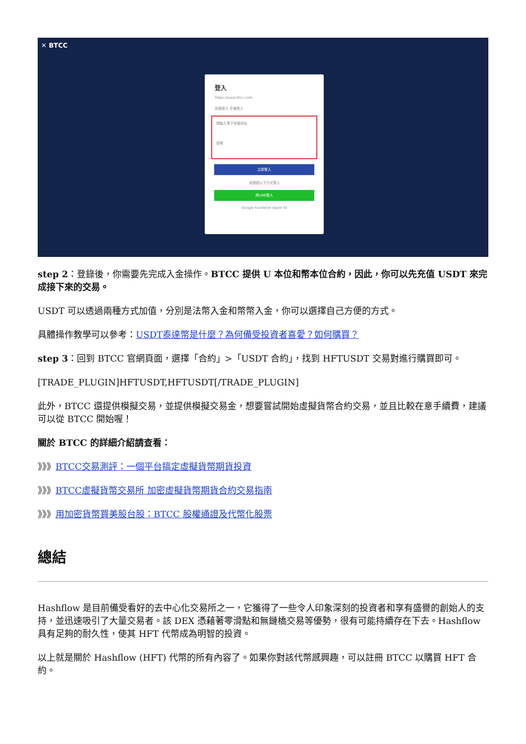✕ BTCC
登入
https://www.btcc.com
信箱登入 手機登入
請輸入電子信箱地址
密碼
立即登入
或透過以下方式登入
用LINE登入
Google Facebook Apple ID
step 2：登錄後，你需要先完成入金操作。BTCC 提供 U 本位和幣本位合約，因此，你可以先充值 USDT 來完成接下來的交易。
USDT 可以透過兩種方式加值，分別是法幣入金和幣幣入金，你可以選擇自己方便的方式。
具體操作教學可以參考：USDT泰達幣是什麼？為何備受投資者喜愛？如何購買？
step 3：回到 BTCC 官網頁面，選擇「合約」>「USDT 合約」，找到 HFTUSDT 交易對進行購買即可。
[TRADE_PLUGIN]HFTUSDT,HFTUSDT[/TRADE_PLUGIN]
此外，BTCC 還提供模擬交易，並提供模擬交易金，想要嘗試開始虛擬貨幣合約交易，並且比較在意手續費，建議可以從 BTCC 開始喔！
關於 BTCC 的詳細介紹請查看：
》》》BTCC交易測評：一個平台搞定虛擬貨幣期貨投資
》》》BTCC虛擬貨幣交易所 加密虛擬貨幣期貨合約交易指南
》》》用加密貨幣買美股台股：BTCC 股權通證及代幣化股票
總結
Hashflow 是目前備受看好的去中心化交易所之一，它獲得了一些令人印象深刻的投資者和享有盛譽的創始人的支持，並迅速吸引了大量交易者。該 DEX 憑藉著零滑點和無鏈橋交易等優勢，很有可能持續存在下去。Hashflow 具有足夠的耐久性，使其 HFT 代幣成為明智的投資。
以上就是關於 Hashflow (HFT) 代幣的所有內容了。如果你對該代幣感興趣，可以註冊 BTCC 以購買 HFT 合約。